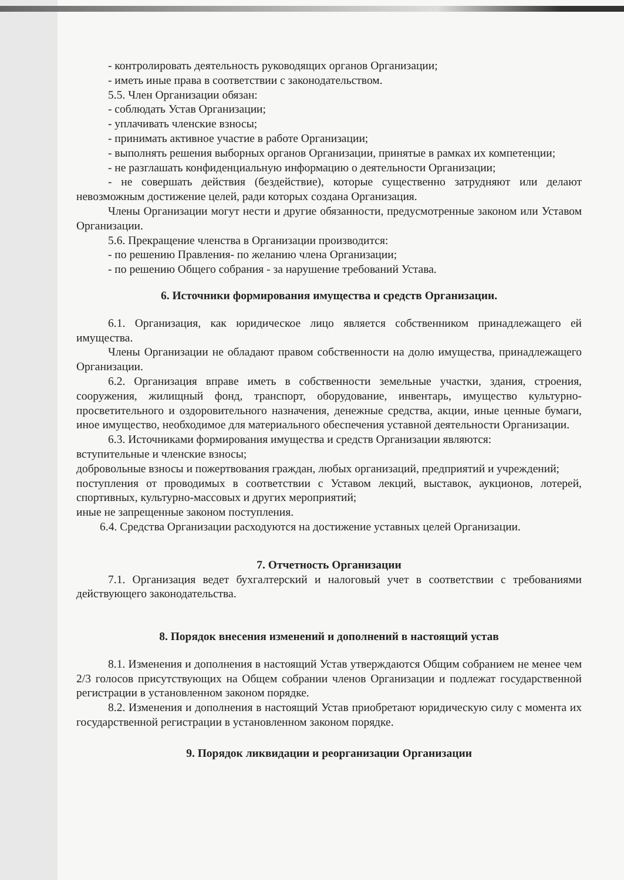- контролировать деятельность руководящих органов Организации;
- иметь иные права в соответствии с законодательством.
5.5. Член Организации обязан:
- соблюдать Устав Организации;
- уплачивать членские взносы;
- принимать активное участие в работе Организации;
- выполнять решения выборных органов Организации, принятые в рамках их компетенции;
- не разглашать конфиденциальную информацию о деятельности Организации;
- не совершать действия (бездействие), которые существенно затрудняют или делают невозможным достижение целей, ради которых создана Организация.
Члены Организации могут нести и другие обязанности, предусмотренные законом или Уставом Организации.
5.6. Прекращение членства в Организации производится:
- по решению Правления- по желанию члена Организации;
- по решению Общего собрания - за нарушение требований Устава.
6. Источники формирования имущества и средств Организации.
6.1. Организация, как юридическое лицо является собственником принадлежащего ей имущества.
Члены Организации не обладают правом собственности на долю имущества, принадлежащего Организации.
6.2. Организация вправе иметь в собственности земельные участки, здания, строения, сооружения, жилищный фонд, транспорт, оборудование, инвентарь, имущество культурно-просветительного и оздоровительного назначения, денежные средства, акции, иные ценные бумаги, иное имущество, необходимое для материального обеспечения уставной деятельности Организации.
6.3. Источниками формирования имущества и средств Организации являются:
вступительные и членские взносы;
добровольные взносы и пожертвования граждан, любых организаций, предприятий и учреждений;
поступления от проводимых в соответствии с Уставом лекций, выставок, аукционов, лотерей, спортивных, культурно-массовых и других мероприятий;
иные не запрещенные законом поступления.
6.4. Средства Организации расходуются на достижение уставных целей Организации.
7. Отчетность Организации
7.1. Организация ведет бухгалтерский и налоговый учет в соответствии с требованиями действующего законодательства.
8. Порядок внесения изменений и дополнений в настоящий устав
8.1. Изменения и дополнения в настоящий Устав утверждаются Общим собранием не менее чем 2/3 голосов присутствующих на Общем собрании членов Организации и подлежат государственной регистрации в установленном законом порядке.
8.2. Изменения и дополнения в настоящий Устав приобретают юридическую силу с момента их государственной регистрации в установленном законом порядке.
9. Порядок ликвидации и реорганизации Организации